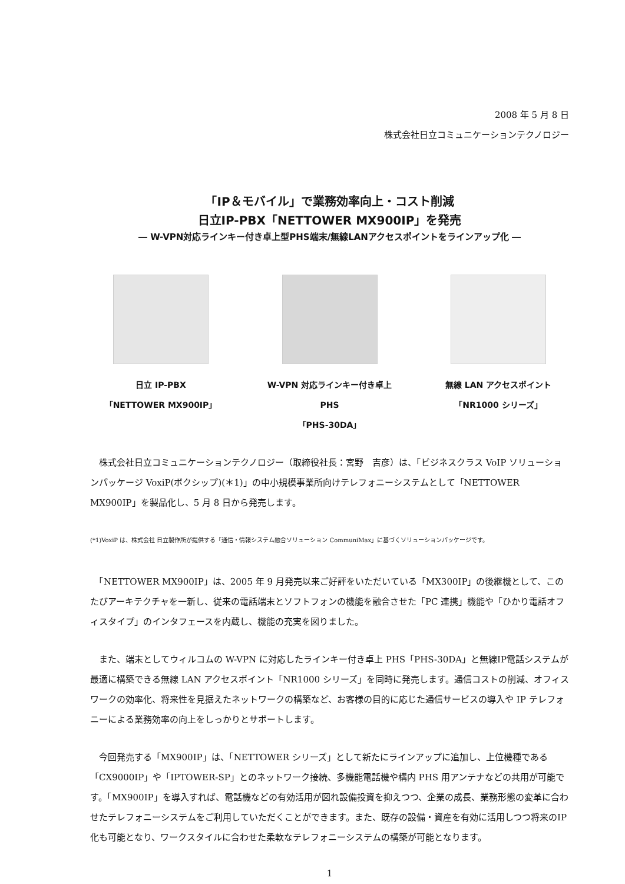2008 年 5 月 8 日
株式会社日立コミュニケーションテクノロジー
「IP＆モバイル」で業務効率向上・コスト削減
日立IP-PBX「NETTOWER MX900IP」を発売
― W-VPN対応ラインキー付き卓上型PHS端末/無線LANアクセスポイントをラインアップ化 ―
日立 IP-PBX
「NETTOWER MX900IP」
W-VPN 対応ラインキー付き卓上 PHS
「PHS-30DA」
無線 LAN アクセスポイント
「NR1000 シリーズ」
　株式会社日立コミュニケーションテクノロジー（取締役社長：宮野　吉彦）は、「ビジネスクラス VoIP ソリューションパッケージ VoxiP(ボクシップ)(＊1)」の中小規模事業所向けテレフォニーシステムとして「NETTOWER MX900IP」を製品化し、5 月 8 日から発売します。
(*1)VoxiP は、株式会社 日立製作所が提供する「通信・情報システム融合ソリューション CommuniMax」に基づくソリューションパッケージです。
　「NETTOWER MX900IP」は、2005 年 9 月発売以来ご好評をいただいている「MX300IP」の後継機として、このたびアーキテクチャを一新し、従来の電話端末とソフトフォンの機能を融合させた「PC 連携」機能や「ひかり電話オフィスタイプ」のインタフェースを内蔵し、機能の充実を図りました。
　また、端末としてウィルコムの W-VPN に対応したラインキー付き卓上 PHS「PHS-30DA」と無線IP電話システムが最適に構築できる無線 LAN アクセスポイント「NR1000 シリーズ」を同時に発売します。通信コストの削減、オフィスワークの効率化、将来性を見据えたネットワークの構築など、お客様の目的に応じた通信サービスの導入や IP テレフォニーによる業務効率の向上をしっかりとサポートします。
　今回発売する「MX900IP」は、「NETTOWER シリーズ」として新たにラインアップに追加し、上位機種である「CX9000IP」や「IPTOWER-SP」とのネットワーク接続、多機能電話機や構内 PHS 用アンテナなどの共用が可能です。「MX900IP」を導入すれば、電話機などの有効活用が図れ設備投資を抑えつつ、企業の成長、業務形態の変革に合わせたテレフォニーシステムをご利用していただくことができます。また、既存の設備・資産を有効に活用しつつ将来のIP化も可能となり、ワークスタイルに合わせた柔軟なテレフォニーシステムの構築が可能となります。
1